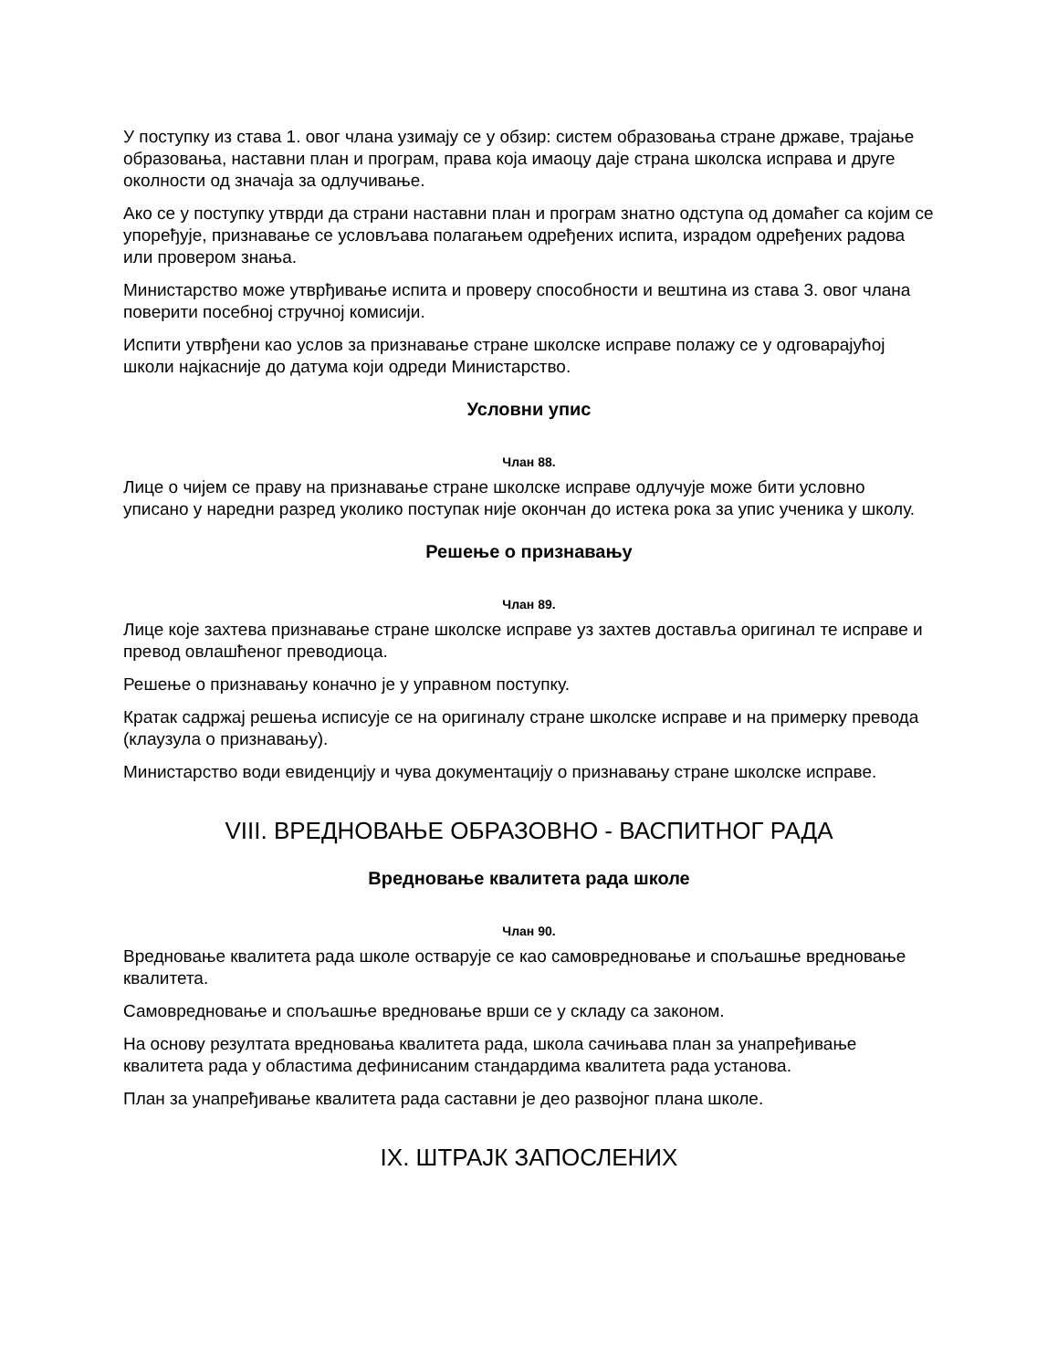У поступку из става 1. овог члана узимају се у обзир: систем образовања стране државе, трајање образовања, наставни план и програм, права која имаоцу даје страна школска исправа и друге околности од значаја за одлучивање.
Ако се у поступку утврди да страни наставни план и програм знатно одступа од домаћег са којим се упоређује, признавање се условљава полагањем одређених испита, израдом одређених радова или провером знања.
Министарство може утврђивање испита и проверу способности и вештина из става 3. овог члана поверити посебној стручној комисији.
Испити утврђени као услов за признавање стране школске исправе полажу се у одговарајућој школи најкасније до датума који одреди Министарство.
Условни упис
Члан 88.
Лице о чијем се праву на признавање стране школске исправе одлучује може бити условно уписано у наредни разред уколико поступак није окончан до истека рока за упис ученика у школу.
Решење о признавању
Члан 89.
Лице које захтева признавање стране школске исправе уз захтев доставља оригинал те исправе и превод овлашћеног преводиоца.
Решење о признавању коначно је у управном поступку.
Кратак садржај решења исписује се на оригиналу стране школске исправе и на примерку превода (клаузула о признавању).
Министарство води евиденцију и чува документацију о признавању стране школске исправе.
VIII. ВРЕДНОВАЊЕ ОБРАЗОВНО - ВАСПИТНОГ РАДА
Вредновање квалитета рада школе
Члан 90.
Вредновање квалитета рада школе остварује се као самовредновање и спољашње вредновање квалитета.
Самовредновање и спољашње вредновање врши се у складу са законом.
На основу резултата вредновања квалитета рада, школа сачињава план за унапређивање квалитета рада у областима дефинисаним стандардима квалитета рада установа.
План за унапређивање квалитета рада саставни је део развојног плана школе.
IX. ШТРАЈК ЗАПОСЛЕНИХ